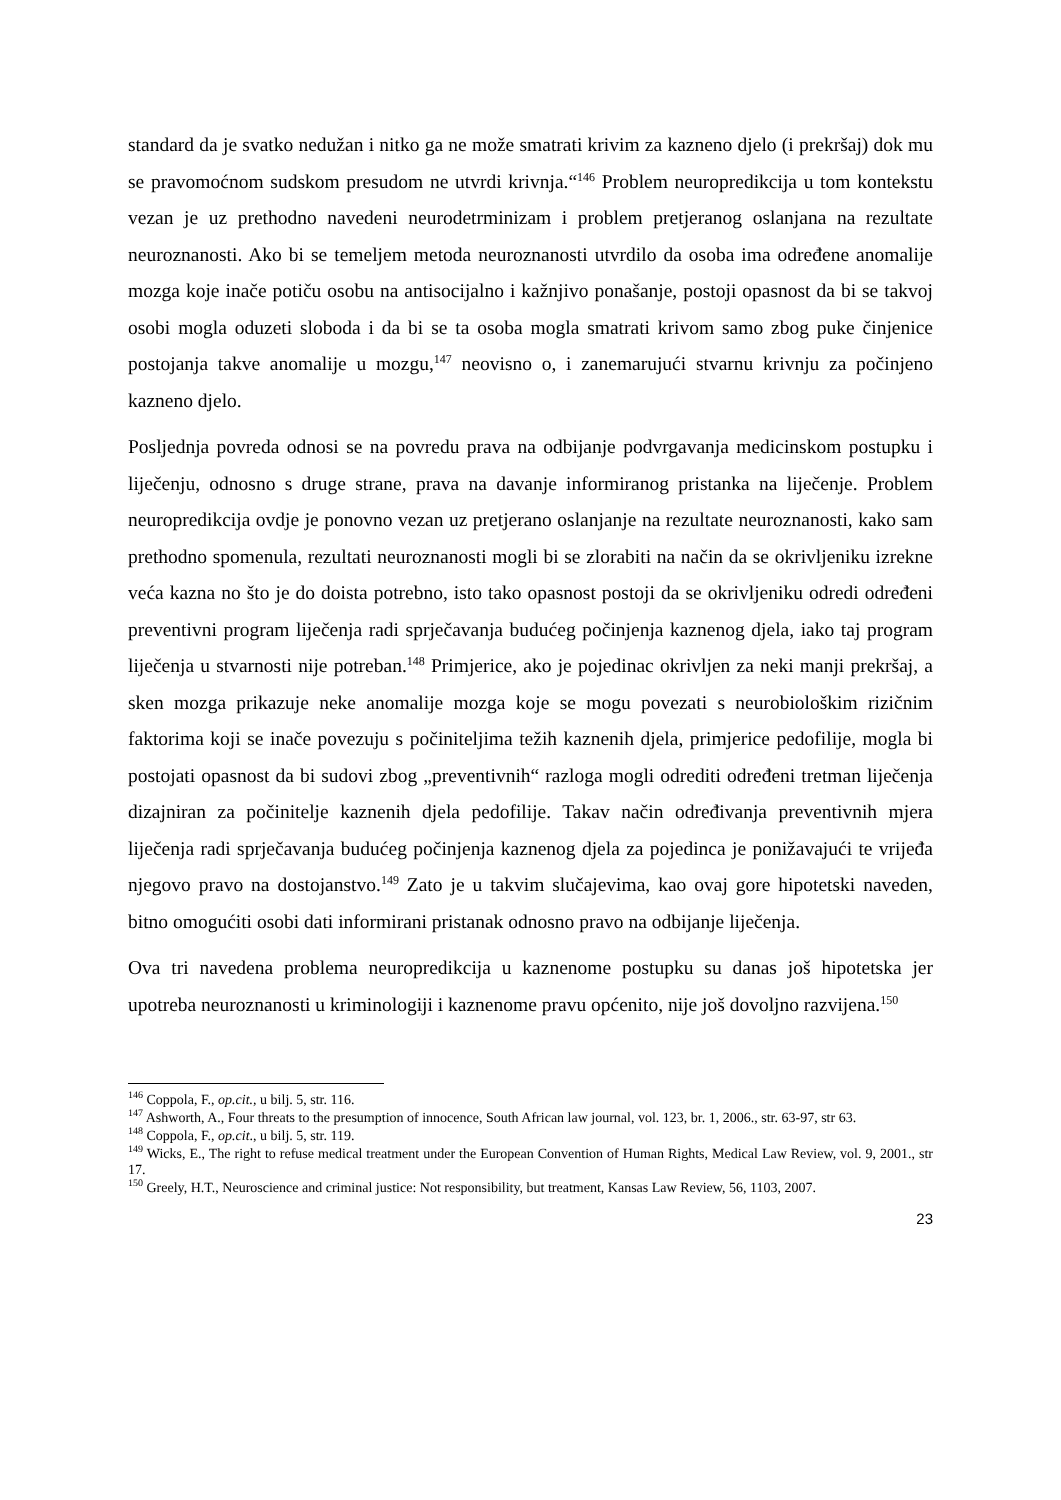standard da je svatko nedužan i nitko ga ne može smatrati krivim za kazneno djelo (i prekršaj) dok mu se pravomoćnom sudskom presudom ne utvrdi krivnja.“<sup>146</sup> Problem neuropredikcija u tom kontekstu vezan je uz prethodno navedeni neurodetrminizam i problem pretjeranog oslanjana na rezultate neuroznanosti. Ako bi se temeljem metoda neuroznanosti utvrdilo da osoba ima određene anomalije mozga koje inače potiču osobu na antisocijalno i kažnjivo ponašanje, postoji opasnost da bi se takvoj osobi mogla oduzeti sloboda i da bi se ta osoba mogla smatrati krivom samo zbog puke činjenice postojanja takve anomalije u mozgu,<sup>147</sup> neovisno o, i zanemarujući stvarnu krivnju za počinjeno kazneno djelo.
Posljednja povreda odnosi se na povredu prava na odbijanje podvrgavanja medicinskom postupku i liječenju, odnosno s druge strane, prava na davanje informiranog pristanka na liječenje. Problem neuropredikcija ovdje je ponovno vezan uz pretjerano oslanjanje na rezultate neuroznanosti, kako sam prethodno spomenula, rezultati neuroznanosti mogli bi se zlorabiti na način da se okrivljeniku izrekne veća kazna no što je do doista potrebno, isto tako opasnost postoji da se okrivljeniku odredi određeni preventivni program liječenja radi sprječavanja budućeg počinjenja kaznenog djela, iako taj program liječenja u stvarnosti nije potreban.<sup>148</sup> Primjerice, ako je pojedinac okrivljen za neki manji prekršaj, a sken mozga prikazuje neke anomalije mozga koje se mogu povezati s neurobiološkim rizičnim faktorima koji se inače povezuju s počiniteljima težih kaznenih djela, primjerice pedofilije, mogla bi postojati opasnost da bi sudovi zbog „preventivnih“ razloga mogli odrediti određeni tretman liječenja dizajniran za počinitelje kaznenih djela pedofilije. Takav način određivanja preventivnih mjera liječenja radi sprječavanja budućeg počinjenja kaznenog djela za pojedinca je ponižavajući te vrijeđa njegovo pravo na dostojanstvo.<sup>149</sup> Zato je u takvim slučajevima, kao ovaj gore hipotetski naveden, bitno omogućiti osobi dati informirani pristanak odnosno pravo na odbijanje liječenja.
Ova tri navedena problema neuropredikcija u kaznenome postupku su danas još hipotetska jer upotreba neuroznanosti u kriminologiji i kaznenome pravu općenito, nije još dovoljno razvijena.<sup>150</sup>
<sup>146</sup> Coppola, F., op.cit., u bilj. 5, str. 116.
<sup>147</sup> Ashworth, A., Four threats to the presumption of innocence, South African law journal, vol. 123, br. 1, 2006., str. 63-97, str 63.
<sup>148</sup> Coppola, F., op.cit., u bilj. 5, str. 119.
<sup>149</sup> Wicks, E., The right to refuse medical treatment under the European Convention of Human Rights, Medical Law Review, vol. 9, 2001., str 17.
<sup>150</sup> Greely, H.T., Neuroscience and criminal justice: Not responsibility, but treatment, Kansas Law Review, 56, 1103, 2007.
23